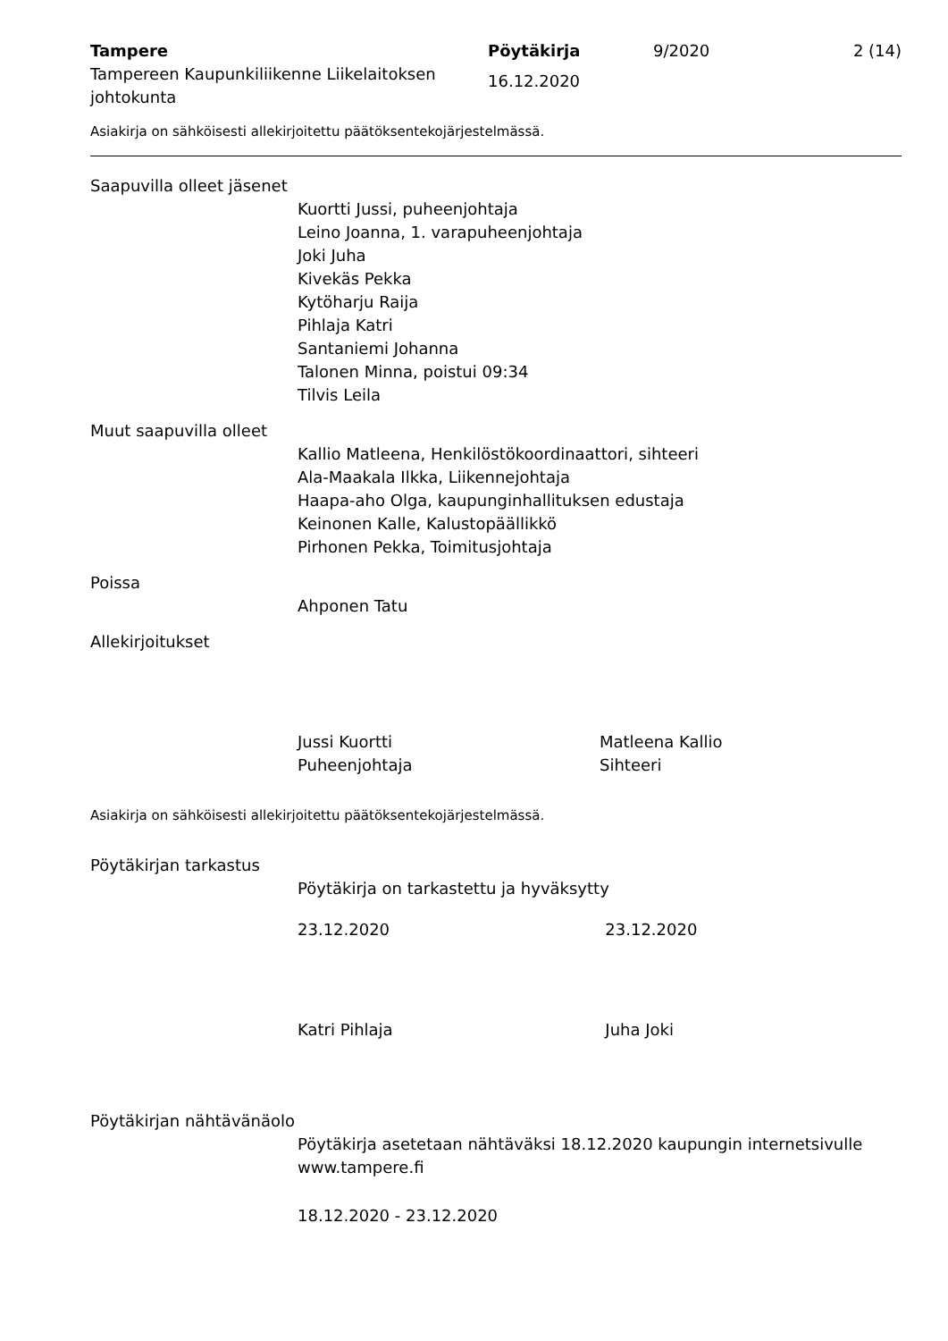Tampere
Tampereen Kaupunkiliikenne Liikelaitoksen johtokunta
Pöytäkirja
16.12.2020
9/2020 2 (14)
Asiakirja on sähköisesti allekirjoitettu päätöksentekojärjestelmässä.
Saapuvilla olleet jäsenet
Kuortti Jussi, puheenjohtaja
Leino Joanna, 1. varapuheenjohtaja
Joki Juha
Kivekäs Pekka
Kytöharju Raija
Pihlaja Katri
Santaniemi Johanna
Talonen Minna, poistui 09:34
Tilvis Leila
Muut saapuvilla olleet
Kallio Matleena, Henkilöstökoordinaattori, sihteeri
Ala-Maakala Ilkka, Liikennejohtaja
Haapa-aho Olga, kaupunginhallituksen edustaja
Keinonen Kalle, Kalustopäällikkö
Pirhonen Pekka, Toimitusjohtaja
Poissa
Ahponen Tatu
Allekirjoitukset
Jussi Kuortti
Puheenjohtaja
Matleena Kallio
Sihteeri
Asiakirja on sähköisesti allekirjoitettu päätöksentekojärjestelmässä.
Pöytäkirjan tarkastus
Pöytäkirja on tarkastettu ja hyväksytty
23.12.2020 23.12.2020
Katri Pihlaja Juha Joki
Pöytäkirjan nähtävänäolo
Pöytäkirja asetetaan nähtäväksi 18.12.2020 kaupungin internetsivulle www.tampere.fi
18.12.2020 - 23.12.2020